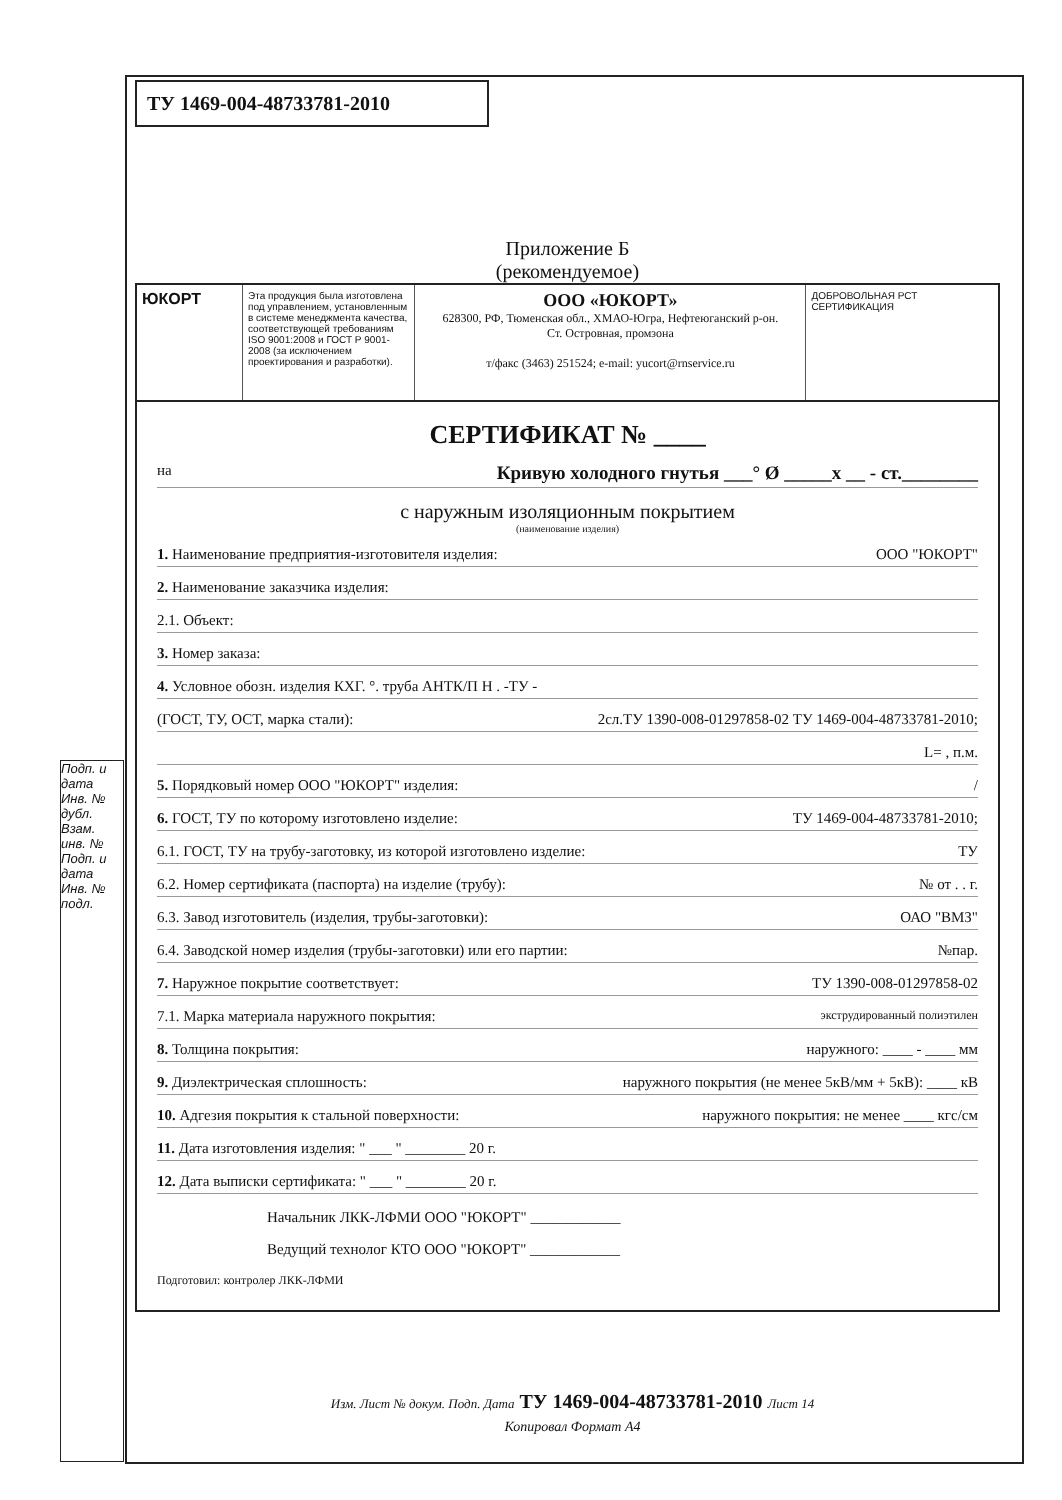ТУ 1469-004-48733781-2010
Приложение Б
(рекомендуемое)
ЮКОРТ
Эта продукция была изготовлена под управлением, установленным в системе менеджмента качества, соответствующей требованиям ISO 9001:2008 и ГОСТ Р 9001-2008 (за исключением проектирования и разработки).
ООО «ЮКОРТ»
628300, РФ, Тюменская обл., ХМАО-Югра, Нефтеюганский р-он.
Ст. Островная, промзона
т/факс (3463) 251524; e-mail: yucort@rnservice.ru
ДОБРОВОЛЬНАЯ РСТ СЕРТИФИКАЦИЯ
СЕРТИФИКАТ № ____
на Кривую холодного гнутья ___° Ø _____х __ - ст.________
с наружным изоляционным покрытием
(наименование изделия)
1. Наименование предприятия-изготовителя изделия: ООО "ЮКОРТ"
2. Наименование заказчика изделия:
2.1. Объект:
3. Номер заказа:
4. Условное обозн. изделия КХГ. °. труба АНТК/П Н . -ТУ -
(ГОСТ, ТУ, ОСТ, марка стали): 2сл.ТУ 1390-008-01297858-02 ТУ 1469-004-48733781-2010;
L= , п.м.
5. Порядковый номер ООО "ЮКОРТ" изделия: /
6. ГОСТ, ТУ по которому изготовлено изделие: ТУ 1469-004-48733781-2010;
6.1. ГОСТ, ТУ на трубу-заготовку, из которой изготовлено изделие: ТУ
6.2. Номер сертификата (паспорта) на изделие (трубу): № от . . г.
6.3. Завод изготовитель (изделия, трубы-заготовки): ОАО "ВМЗ"
6.4. Заводской номер изделия (трубы-заготовки) или его партии: №пар.
7. Наружное покрытие соответствует: ТУ 1390-008-01297858-02
7.1. Марка материала наружного покрытия: экструдированный полиэтилен
8. Толщина покрытия: наружного: ____ - ____ мм
9. Диэлектрическая сплошность: наружного покрытия (не менее 5кВ/мм + 5кВ): ____ кВ
10. Адгезия покрытия к стальной поверхности: наружного покрытия: не менее ____ кгс/см
11. Дата изготовления изделия: " ___ " ________ 20 г.
12. Дата выписки сертификата: " ___ " ________ 20 г.
Начальник ЛКК-ЛФМИ ООО "ЮКОРТ" ____________
Ведущий технолог КТО ООО "ЮКОРТ" ____________
Подготовил: контролер ЛКК-ЛФМИ
Подп. и дата
Инв. № дубл.
Взам. инв. №
Подп. и дата
Инв. № подл.
Изм. Лист № докум. Подп. Дата ТУ 1469-004-48733781-2010 Лист 14
Копировал Формат А4